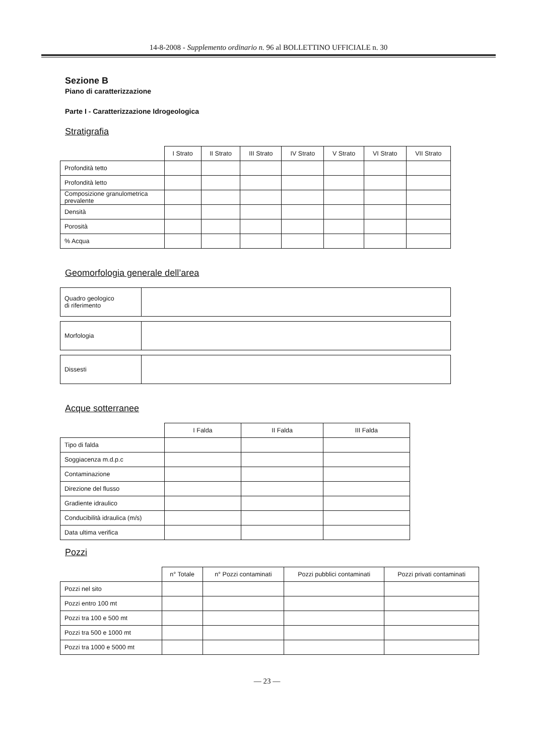14-8-2008 - Supplemento ordinario n. 96 al BOLLETTINO UFFICIALE n. 30
Sezione B
Piano di caratterizzazione
Parte I - Caratterizzazione Idrogeologica
Stratigrafia
| | I Strato | II Strato | III Strato | IV Strato | V Strato | VI Strato | VII Strato |
| --- | --- | --- | --- | --- | --- | --- | --- |
| Profondità tetto | | | | | | | |
| Profondità letto | | | | | | | |
| Composizione granulometrica prevalente | | | | | | | |
| Densità | | | | | | | |
| Porosità | | | | | | | |
| % Acqua | | | | | | | |
Geomorfologia generale dell’area
| Quadro geologico di riferimento | |
| Morfologia | |
| Dissesti | |
Acque sotterranee
| | I Falda | II Falda | III Falda |
| --- | --- | --- | --- |
| Tipo di falda | | | |
| Soggiacenza m.d.p.c | | | |
| Contaminazione | | | |
| Direzione del flusso | | | |
| Gradiente idraulico | | | |
| Conducibilità idraulica (m/s) | | | |
| Data ultima verifica | | | |
Pozzi
| | n° Totale | n° Pozzi contaminati | Pozzi pubblici contaminati | Pozzi privati contaminati |
| --- | --- | --- | --- | --- |
| Pozzi nel sito | | | | |
| Pozzi entro 100 mt | | | | |
| Pozzi tra 100 e 500 mt | | | | |
| Pozzi tra 500 e 1000 mt | | | | |
| Pozzi tra 1000 e 5000 mt | | | | |
— 23 —